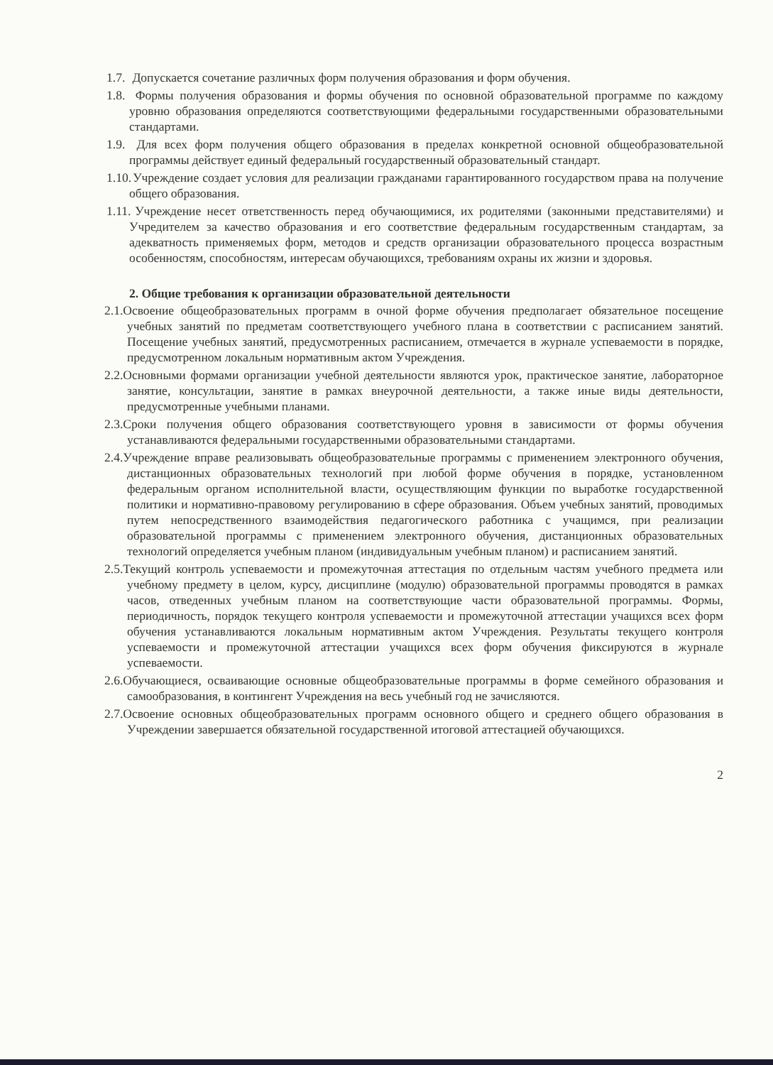1.7. Допускается сочетание различных форм получения образования и форм обучения.
1.8. Формы получения образования и формы обучения по основной образовательной программе по каждому уровню образования определяются соответствующими федеральными государственными образовательными стандартами.
1.9. Для всех форм получения общего образования в пределах конкретной основной общеобразовательной программы действует единый федеральный государственный образовательный стандарт.
1.10. Учреждение создает условия для реализации гражданами гарантированного государством права на получение общего образования.
1.11. Учреждение несет ответственность перед обучающимися, их родителями (законными представителями) и Учредителем за качество образования и его соответствие федеральным государственным стандартам, за адекватность применяемых форм, методов и средств организации образовательного процесса возрастным особенностям, способностям, интересам обучающихся, требованиям охраны их жизни и здоровья.
2. Общие требования к организации образовательной деятельности
2.1.Освоение общеобразовательных программ в очной форме обучения предполагает обязательное посещение учебных занятий по предметам соответствующего учебного плана в соответствии с расписанием занятий. Посещение учебных занятий, предусмотренных расписанием, отмечается в журнале успеваемости в порядке, предусмотренном локальным нормативным актом Учреждения.
2.2.Основными формами организации учебной деятельности являются урок, практическое занятие, лабораторное занятие, консультации, занятие в рамках внеурочной деятельности, а также иные виды деятельности, предусмотренные учебными планами.
2.3.Сроки получения общего образования соответствующего уровня в зависимости от формы обучения устанавливаются федеральными государственными образовательными стандартами.
2.4.Учреждение вправе реализовывать общеобразовательные программы с применением электронного обучения, дистанционных образовательных технологий при любой форме обучения в порядке, установленном федеральным органом исполнительной власти, осуществляющим функции по выработке государственной политики и нормативно-правовому регулированию в сфере образования. Объем учебных занятий, проводимых путем непосредственного взаимодействия педагогического работника с учащимся, при реализации образовательной программы с применением электронного обучения, дистанционных образовательных технологий определяется учебным планом (индивидуальным учебным планом) и расписанием занятий.
2.5.Текущий контроль успеваемости и промежуточная аттестация по отдельным частям учебного предмета или учебному предмету в целом, курсу, дисциплине (модулю) образовательной программы проводятся в рамках часов, отведенных учебным планом на соответствующие части образовательной программы. Формы, периодичность, порядок текущего контроля успеваемости и промежуточной аттестации учащихся всех форм обучения устанавливаются локальным нормативным актом Учреждения. Результаты текущего контроля успеваемости и промежуточной аттестации учащихся всех форм обучения фиксируются в журнале успеваемости.
2.6.Обучающиеся, осваивающие основные общеобразовательные программы в форме семейного образования и самообразования, в контингент Учреждения на весь учебный год не зачисляются.
2.7.Освоение основных общеобразовательных программ основного общего и среднего общего образования в Учреждении завершается обязательной государственной итоговой аттестацией обучающихся.
2